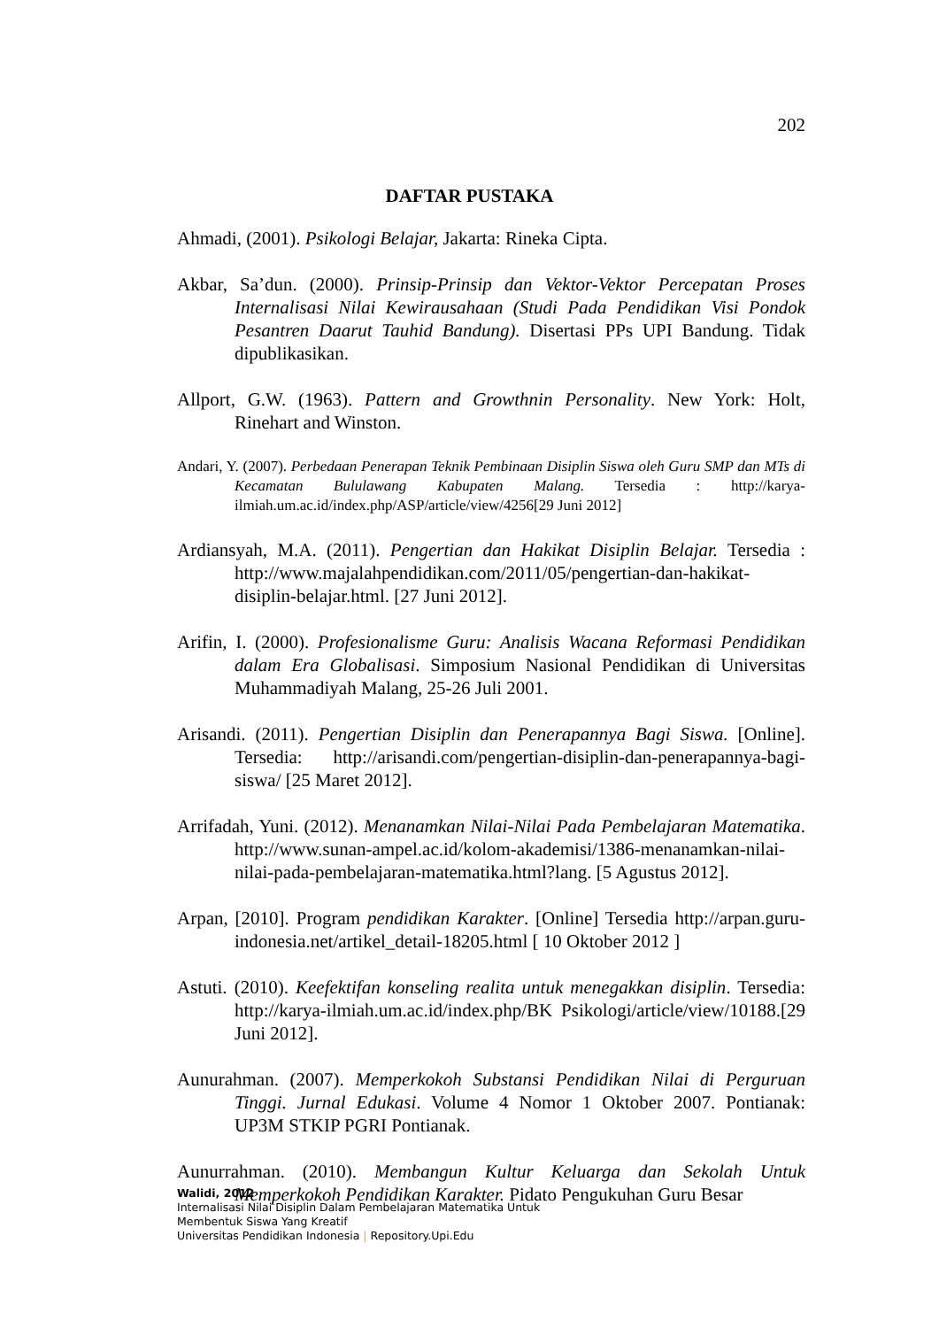202
DAFTAR PUSTAKA
Ahmadi, (2001). Psikologi Belajar, Jakarta: Rineka Cipta.
Akbar, Sa’dun. (2000). Prinsip-Prinsip dan Vektor-Vektor Percepatan Proses Internalisasi Nilai Kewirausahaan (Studi Pada Pendidikan Visi Pondok Pesantren Daarut Tauhid Bandung). Disertasi PPs UPI Bandung. Tidak dipublikasikan.
Allport, G.W. (1963). Pattern and Growthnin Personality. New York: Holt, Rinehart and Winston.
Andari, Y. (2007). Perbedaan Penerapan Teknik Pembinaan Disiplin Siswa oleh Guru SMP dan MTs di Kecamatan Bululawang Kabupaten Malang. Tersedia : http://karya-ilmiah.um.ac.id/index.php/ASP/article/view/4256[29 Juni 2012]
Ardiansyah, M.A. (2011). Pengertian dan Hakikat Disiplin Belajar. Tersedia : http://www.majalahpendidikan.com/2011/05/pengertian-dan-hakikat-disiplin-belajar.html. [27 Juni 2012].
Arifin, I. (2000). Profesionalisme Guru: Analisis Wacana Reformasi Pendidikan dalam Era Globalisasi. Simposium Nasional Pendidikan di Universitas Muhammadiyah Malang, 25-26 Juli 2001.
Arisandi. (2011). Pengertian Disiplin dan Penerapannya Bagi Siswa. [Online]. Tersedia: http://arisandi.com/pengertian-disiplin-dan-penerapannya-bagi-siswa/ [25 Maret 2012].
Arrifadah, Yuni. (2012). Menanamkan Nilai-Nilai Pada Pembelajaran Matematika. http://www.sunan-ampel.ac.id/kolom-akademisi/1386-menanamkan-nilai-nilai-pada-pembelajaran-matematika.html?lang. [5 Agustus 2012].
Arpan, [2010]. Program pendidikan Karakter. [Online] Tersedia http://arpan.guru-indonesia.net/artikel_detail-18205.html [ 10 Oktober 2012 ]
Astuti. (2010). Keefektifan konseling realita untuk menegakkan disiplin. Tersedia: http://karya-ilmiah.um.ac.id/index.php/BK Psikologi/article/view/10188.[29 Juni 2012].
Aunurahman. (2007). Memperkokoh Substansi Pendidikan Nilai di Perguruan Tinggi. Jurnal Edukasi. Volume 4 Nomor 1 Oktober 2007. Pontianak: UP3M STKIP PGRI Pontianak.
Aunurrahman. (2010). Membangun Kultur Keluarga dan Sekolah Untuk Memperkokoh Pendidikan Karakter. Pidato Pengukuhan Guru Besar
Walidi, 2012
Internalisasi Nilai Disiplin Dalam Pembelajaran Matematika Untuk
Membentuk Siswa Yang Kreatif
Universitas Pendidikan Indonesia | Repository.Upi.Edu